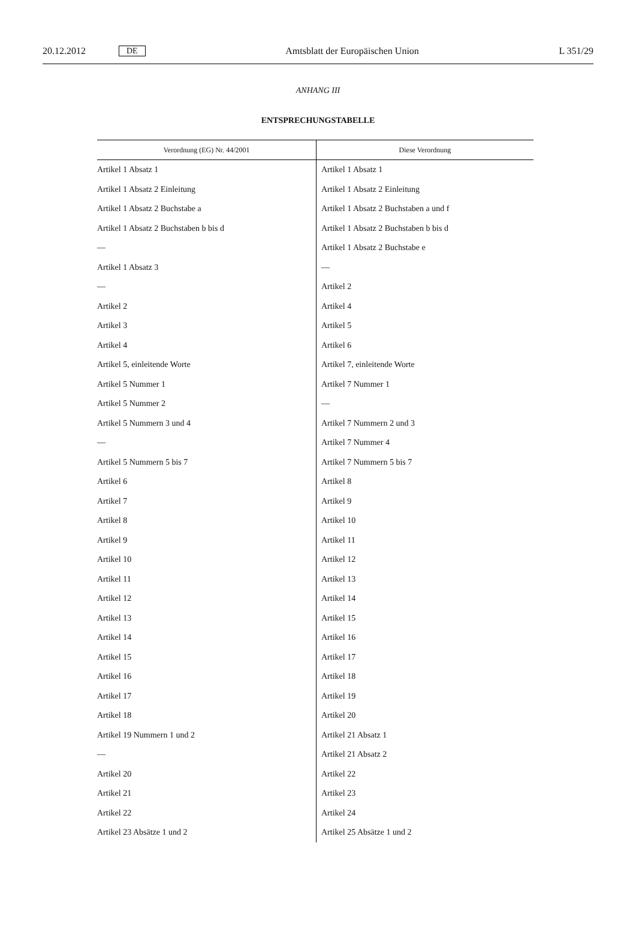20.12.2012 DE Amtsblatt der Europäischen Union L 351/29
ANHANG III
ENTSPRECHUNGSTABELLE
| Verordnung (EG) Nr. 44/2001 | Diese Verordnung |
| --- | --- |
| Artikel 1 Absatz 1 | Artikel 1 Absatz 1 |
| Artikel 1 Absatz 2 Einleitung | Artikel 1 Absatz 2 Einleitung |
| Artikel 1 Absatz 2 Buchstabe a | Artikel 1 Absatz 2 Buchstaben a und f |
| Artikel 1 Absatz 2 Buchstaben b bis d | Artikel 1 Absatz 2 Buchstaben b bis d |
| — | Artikel 1 Absatz 2 Buchstabe e |
| Artikel 1 Absatz 3 | — |
| — | Artikel 2 |
| Artikel 2 | Artikel 4 |
| Artikel 3 | Artikel 5 |
| Artikel 4 | Artikel 6 |
| Artikel 5, einleitende Worte | Artikel 7, einleitende Worte |
| Artikel 5 Nummer 1 | Artikel 7 Nummer 1 |
| Artikel 5 Nummer 2 | — |
| Artikel 5 Nummern 3 und 4 | Artikel 7 Nummern 2 und 3 |
| — | Artikel 7 Nummer 4 |
| Artikel 5 Nummern 5 bis 7 | Artikel 7 Nummern 5 bis 7 |
| Artikel 6 | Artikel 8 |
| Artikel 7 | Artikel 9 |
| Artikel 8 | Artikel 10 |
| Artikel 9 | Artikel 11 |
| Artikel 10 | Artikel 12 |
| Artikel 11 | Artikel 13 |
| Artikel 12 | Artikel 14 |
| Artikel 13 | Artikel 15 |
| Artikel 14 | Artikel 16 |
| Artikel 15 | Artikel 17 |
| Artikel 16 | Artikel 18 |
| Artikel 17 | Artikel 19 |
| Artikel 18 | Artikel 20 |
| Artikel 19 Nummern 1 und 2 | Artikel 21 Absatz 1 |
| — | Artikel 21 Absatz 2 |
| Artikel 20 | Artikel 22 |
| Artikel 21 | Artikel 23 |
| Artikel 22 | Artikel 24 |
| Artikel 23 Absätze 1 und 2 | Artikel 25 Absätze 1 und 2 |